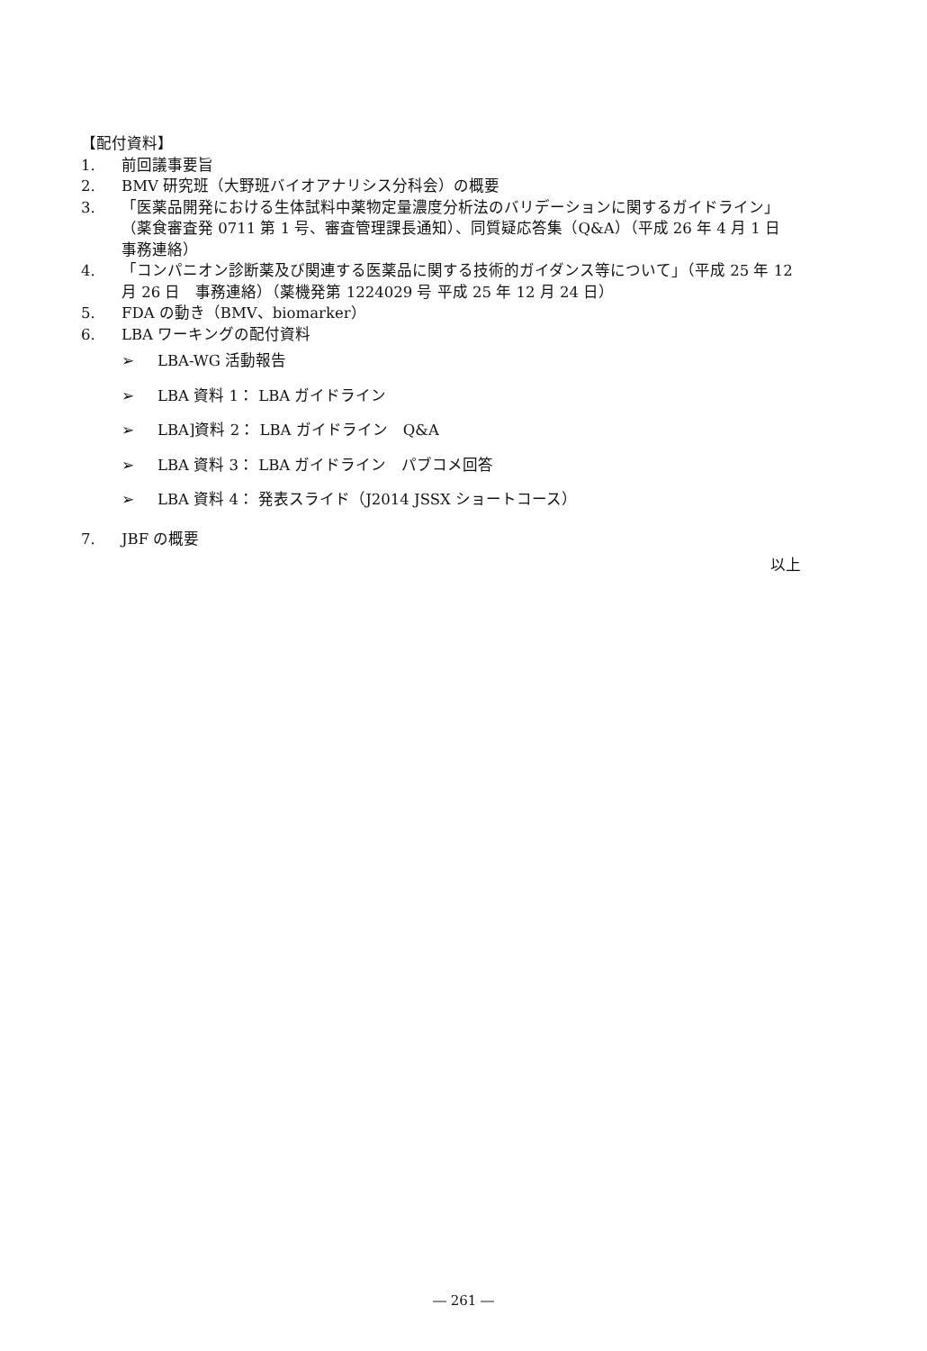【配付資料】
1. 前回議事要旨
2. BMV 研究班（大野班バイオアナリシス分科会）の概要
3. 「医薬品開発における生体試料中薬物定量濃度分析法のバリデーションに関するガイドライン」（薬食審査発 0711 第 1 号、審査管理課長通知）、同質疑応答集（Q&A）（平成 26 年 4 月 1 日　事務連絡）
4. 「コンパニオン診断薬及び関連する医薬品に関する技術的ガイダンス等について」（平成 25 年 12 月 26 日　事務連絡）（薬機発第 1224029 号 平成 25 年 12 月 24 日）
5. FDA の動き（BMV、biomarker）
6. LBA ワーキングの配付資料
➢ LBA-WG 活動報告
➢ LBA 資料 1： LBA ガイドライン
➢ LBA]資料 2： LBA ガイドライン　Q&A
➢ LBA 資料 3： LBA ガイドライン　パブコメ回答
➢ LBA 資料 4： 発表スライド（J2014 JSSX ショートコース）
7. JBF の概要
以上
― 261 ―